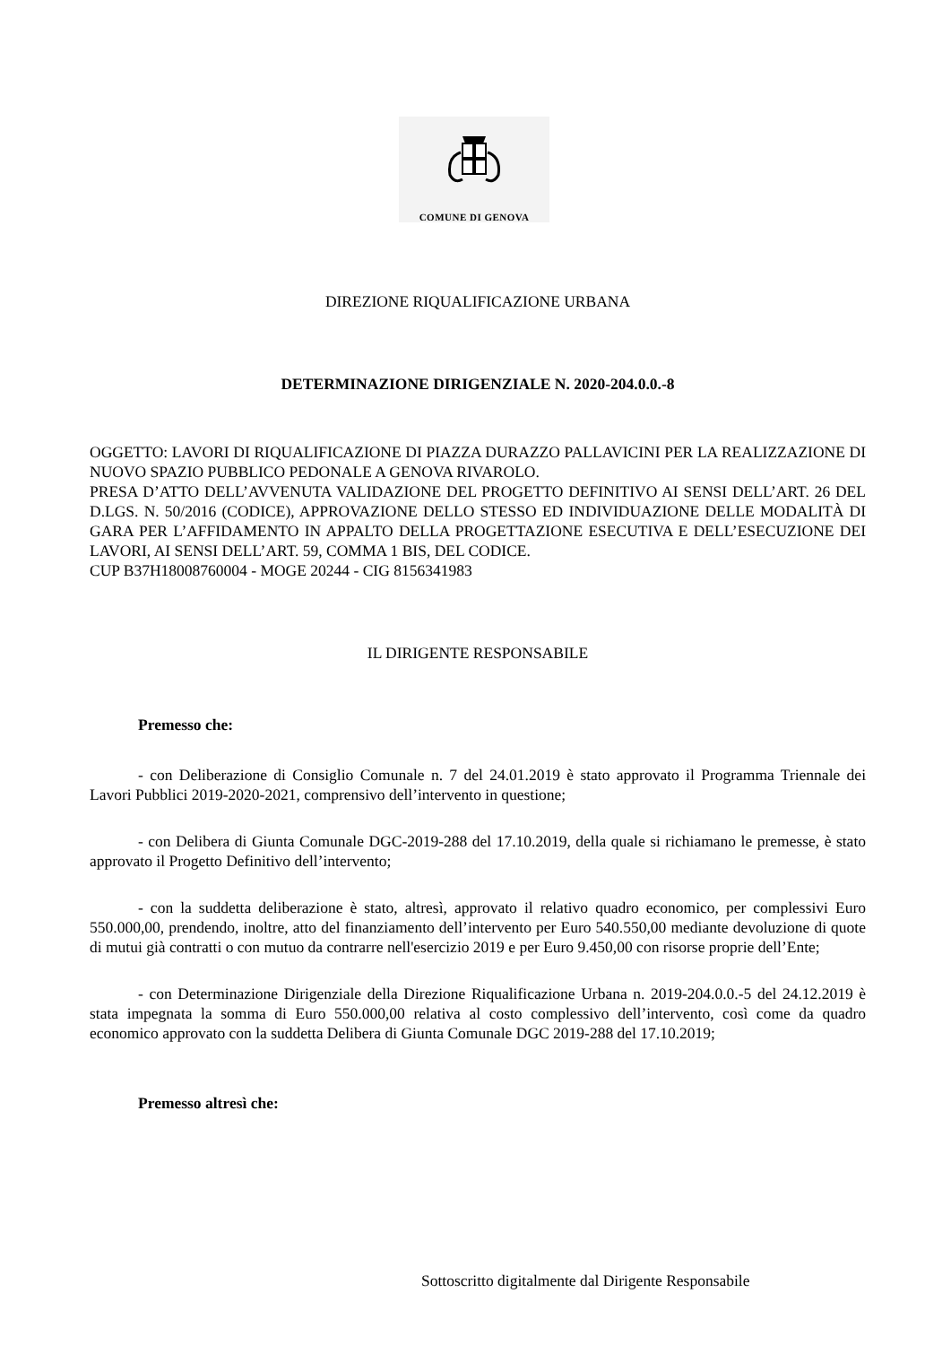COMUNE DI GENOVA
DIREZIONE RIQUALIFICAZIONE URBANA
DETERMINAZIONE DIRIGENZIALE N. 2020-204.0.0.-8
OGGETTO: LAVORI DI RIQUALIFICAZIONE DI PIAZZA DURAZZO PALLAVICINI PER LA REALIZZAZIONE DI NUOVO SPAZIO PUBBLICO PEDONALE A GENOVA RIVAROLO.
PRESA D’ATTO DELL’AVVENUTA VALIDAZIONE DEL PROGETTO DEFINITIVO AI SENSI DELL’ART. 26 DEL D.LGS. N. 50/2016 (CODICE), APPROVAZIONE DELLO STESSO ED INDIVIDUAZIONE DELLE MODALITÀ DI GARA PER L’AFFIDAMENTO IN APPALTO DELLA PROGETTAZIONE ESECUTIVA E DELL’ESECUZIONE DEI LAVORI, AI SENSI DELL’ART. 59, COMMA 1 BIS, DEL CODICE.
CUP B37H18008760004 - MOGE 20244 - CIG 8156341983
IL DIRIGENTE RESPONSABILE
Premesso che:
- con Deliberazione di Consiglio Comunale n. 7 del 24.01.2019 è stato approvato il Programma Triennale dei Lavori Pubblici 2019-2020-2021, comprensivo dell’intervento in questione;
- con Delibera di Giunta Comunale DGC-2019-288 del 17.10.2019, della quale si richiamano le premesse, è stato approvato il Progetto Definitivo dell’intervento;
- con la suddetta deliberazione è stato, altresì, approvato il relativo quadro economico, per complessivi Euro 550.000,00, prendendo, inoltre, atto del finanziamento dell’intervento per Euro 540.550,00 mediante devoluzione di quote di mutui già contratti o con mutuo da contrarre nell'esercizio 2019 e per Euro 9.450,00 con risorse proprie dell’Ente;
- con Determinazione Dirigenziale della Direzione Riqualificazione Urbana n. 2019-204.0.0.-5 del 24.12.2019 è stata impegnata la somma di Euro 550.000,00 relativa al costo complessivo dell’intervento, così come da quadro economico approvato con la suddetta Delibera di Giunta Comunale DGC 2019-288 del 17.10.2019;
Premesso altresì che:
Sottoscritto digitalmente dal Dirigente Responsabile